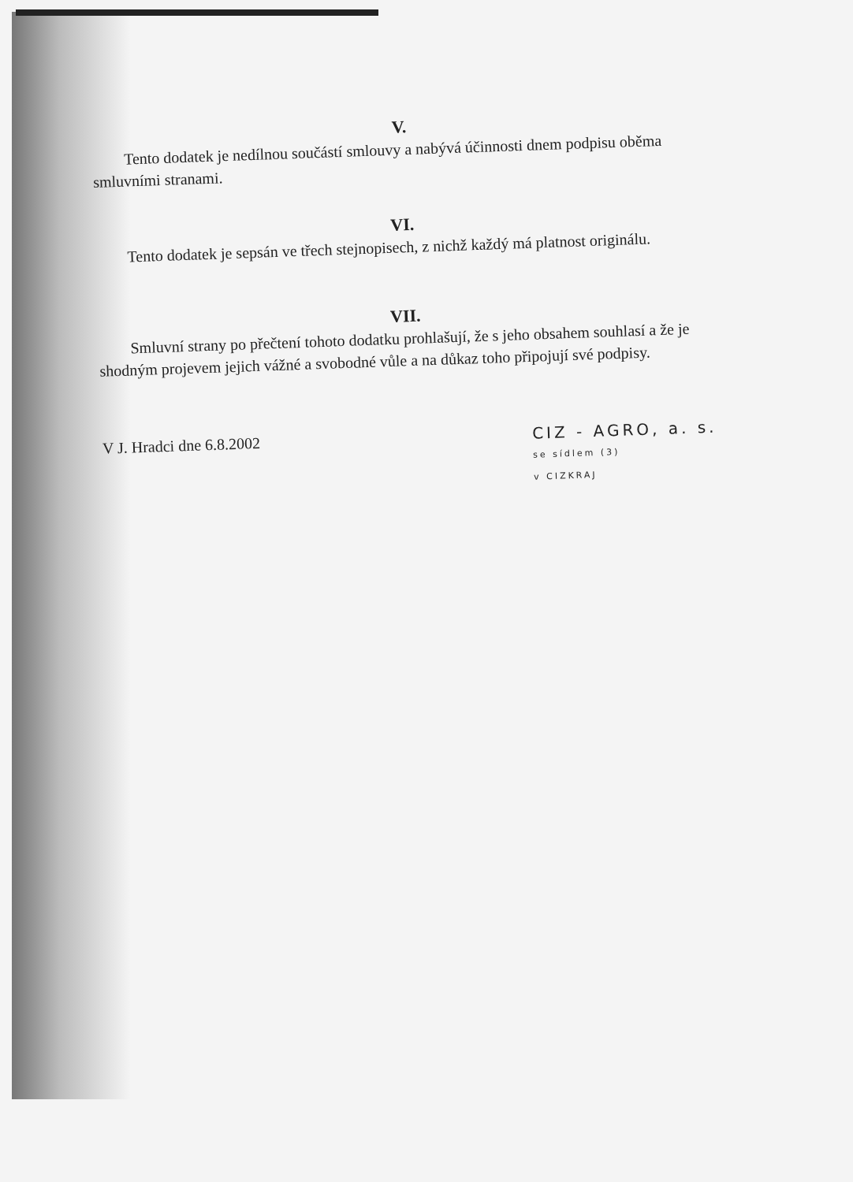V.
Tento dodatek je nedílnou součástí smlouvy a nabývá účinnosti dnem podpisu oběma smluvními stranami.
VI.
Tento dodatek je sepsán ve třech stejnopisech, z nichž každý má platnost originálu.
VII.
Smluvní strany po přečtení tohoto dodatku prohlašují, že s jeho obsahem souhlasí a že je shodným projevem jejich vážné a svobodné vůle a na důkaz toho připojují své podpisy.
V J. Hradci dne 6.8.2002
CIZ - AGRO, a. s.
se sídlem (3)
v CIZKRAJ